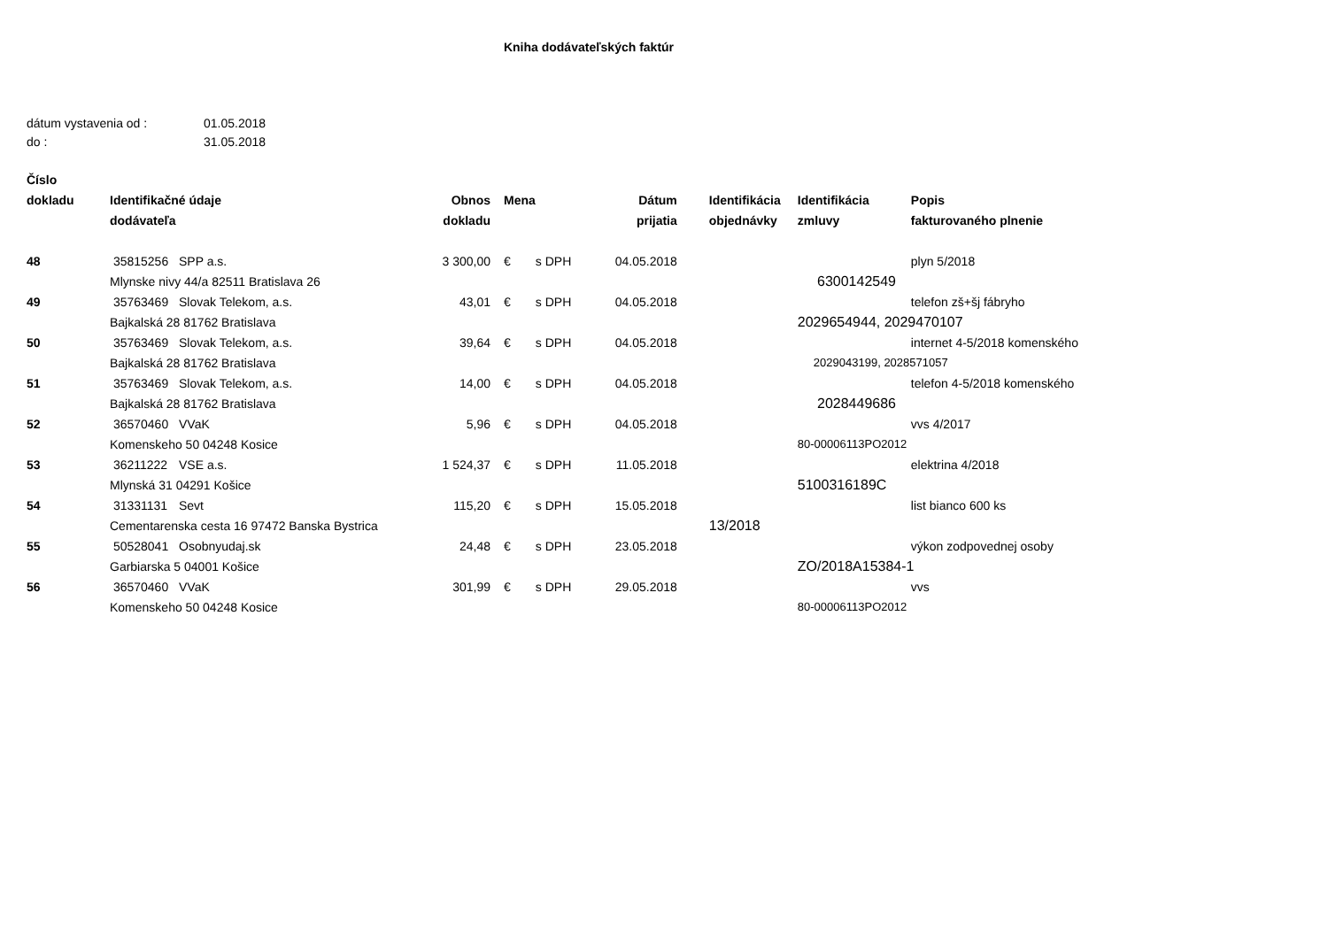Kniha dodávateľských faktúr
dátum vystavenia od : 01.05.2018
do : 31.05.2018
| Číslo | | | | | | | | | |
| --- | --- | --- | --- | --- | --- | --- | --- | --- | --- |
| dokladu | Identifikačné údaje | | Obnos | Mena | | Dátum | Identifikácia | Identifikácia | Popis |
| | dodávateľa | | dokladu | | | prijatia | objednávky | zmluvy | fakturovaného plnenie |
| 48 | 35815256 | SPP a.s. | 3 300,00 | € | s DPH | 04.05.2018 | | | plyn 5/2018 |
| | Mlynske nivy 44/a 82511 Bratislava 26 | | | | | | | 6300142549 | |
| 49 | 35763469 | Slovak Telekom, a.s. | 43,01 | € | s DPH | 04.05.2018 | | | telefon zš+šj fábryho |
| | Bajkalská 28 81762 Bratislava | | | | | | | 2029654944, 2029470107 | |
| 50 | 35763469 | Slovak Telekom, a.s. | 39,64 | € | s DPH | 04.05.2018 | | | internet 4-5/2018 komenského |
| | Bajkalská 28 81762 Bratislava | | | | | | | 2029043199, 2028571057 | |
| 51 | 35763469 | Slovak Telekom, a.s. | 14,00 | € | s DPH | 04.05.2018 | | | telefon 4-5/2018 komenského |
| | Bajkalská 28 81762 Bratislava | | | | | | | 2028449686 | |
| 52 | 36570460 | VVaK | 5,96 | € | s DPH | 04.05.2018 | | | vvs 4/2017 |
| | Komenskeho 50 04248 Kosice | | | | | | | 80-00006113PO2012 | |
| 53 | 36211222 | VSE a.s. | 1 524,37 | € | s DPH | 11.05.2018 | | | elektrina 4/2018 |
| | Mlynská 31 04291 Košice | | | | | | | 5100316189C | |
| 54 | 31331131 | Sevt | 115,20 | € | s DPH | 15.05.2018 | | | list bianco 600 ks |
| | Cementarenska cesta 16 97472 Banska Bystrica | | | | | | 13/2018 | | |
| 55 | 50528041 | Osobnyudaj.sk | 24,48 | € | s DPH | 23.05.2018 | | | výkon zodpovednej osoby |
| | Garbiarska 5 04001 Košice | | | | | | | ZO/2018A15384-1 | |
| 56 | 36570460 | VVaK | 301,99 | € | s DPH | 29.05.2018 | | | vvs |
| | Komenskeho 50 04248 Kosice | | | | | | | 80-00006113PO2012 | |